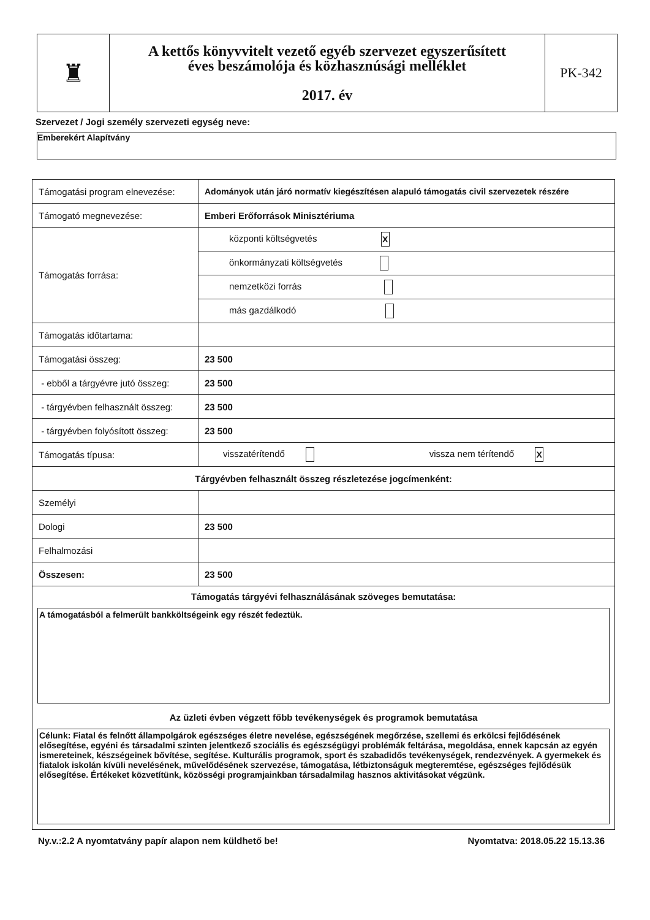| ♜ | A kettős könyvvitelt vezető egyéb szervezet egyszerűsített éves beszámolója és közhasznúsági melléklet 2017. év | PK-342 |
Szervezet / Jogi személy szervezeti egység neve:
Emberekért Alapítvány
| Támogatási program elnevezése: | Adományok után járó normatív kiegészítésen alapuló támogatás civil szervezetek részére | |
| Támogató megnevezése: | Emberi Erőforrások Minisztériuma | |
| Támogatás forrása: | központi költségvetés X | |
| | önkormányzati költségvetés | |
| | nemzetközi forrás | |
| | más gazdálkodó | |
| Támogatás időtartama: | | |
| Támogatási összeg: | 23 500 | |
| - ebből a tárgyévre jutó összeg: | 23 500 | |
| - tárgyévben felhasznált összeg: | 23 500 | |
| - tárgyévben folyósított összeg: | 23 500 | |
| Támogatás típusa: | visszatérítendő | vissza nem térítendő X |
| Tárgyévben felhasznált összeg részletezése jogcímenként: | | |
| Személyi | | |
| Dologi | 23 500 | |
| Felhalmozási | | |
| Összesen: | 23 500 | |
| Támogatás tárgyévi felhasználásának szöveges bemutatása: A támogatásból a felmerült bankköltségeink egy részét fedeztük. Az üzleti évben végzett főbb tevékenységek és programok bemutatása Célunk: Fiatal és felnőtt állampolgárok egészséges életre nevelése, egészségének megőrzése, szellemi és erkölcsi fejlődésének elősegítése, egyéni és társadalmi szinten jelentkező szociális és egészségügyi problémák feltárása, megoldása, ennek kapcsán az egyén ismereteinek, készségeinek bővítése, segítése. Kulturális programok, sport és szabadidős tevékenységek, rendezvények. A gyermekek és fiatalok iskolán kívüli nevelésének, művelődésének szervezése, támogatása, létbiztonságuk megteremtése, egészséges fejlődésük elősegítése. Értékeket közvetítünk, közösségi programjainkban társadalmilag hasznos aktivitásokat végzünk. | | |
Ny.v.:2.2 A nyomtatvány papír alapon nem küldhető be! Nyomtatva: 2018.05.22 15.13.36